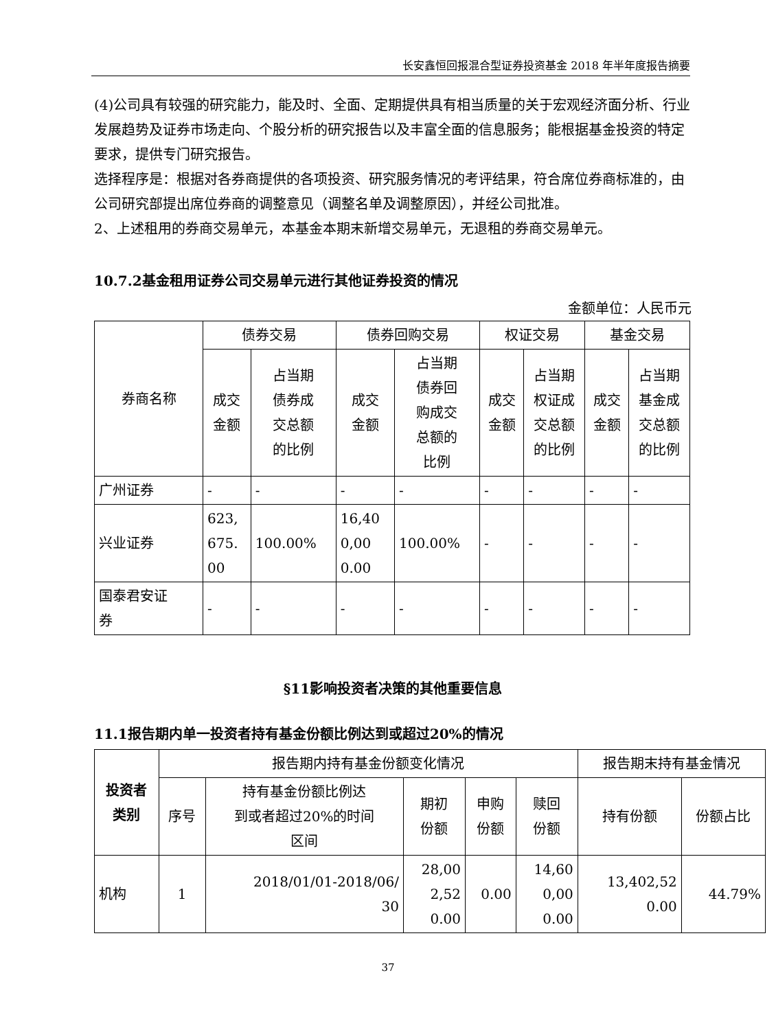长安鑫恒回报混合型证券投资基金 2018 年半年度报告摘要
(4)公司具有较强的研究能力，能及时、全面、定期提供具有相当质量的关于宏观经济面分析、行业发展趋势及证券市场走向、个股分析的研究报告以及丰富全面的信息服务；能根据基金投资的特定要求，提供专门研究报告。
选择程序是：根据对各券商提供的各项投资、研究服务情况的考评结果，符合席位券商标准的，由公司研究部提出席位券商的调整意见（调整名单及调整原因），并经公司批准。
2、上述租用的券商交易单元，本基金本期末新增交易单元，无退租的券商交易单元。
10.7.2基金租用证券公司交易单元进行其他证券投资的情况
金额单位：人民币元
| 券商名称 | 债券交易 | | 债券回购交易 | | 权证交易 | | 基金交易 | |
| --- | --- | --- | --- | --- | --- | --- | --- | --- |
| | 成交 金额 | 占当期 债券成 交总额 的比例 | 成交 金额 | 占当期 债券回 购成交 总额的 比例 | 成交 金额 | 占当期 权证成 交总额 的比例 | 成交 金额 | 占当期 基金成 交总额 的比例 |
| 广州证券 | - | - | - | - | - | - | - | - |
| 兴业证券 | 623, 675. 00 | 100.00% | 16,40 0,00 0.00 | 100.00% | - | - | - | - |
| 国泰君安证 券 | - | - | - | - | - | - | - | - |
§11影响投资者决策的其他重要信息
11.1报告期内单一投资者持有基金份额比例达到或超过20%的情况
| 投资者 类别 | 报告期内持有基金份额变化情况 | | | | | 报告期末持有基金情况 | |
| --- | --- | --- | --- | --- | --- | --- | --- |
| | 序号 | 持有基金份额比例达 到或者超过20%的时间 区间 | 期初 份额 | 申购 份额 | 赎回 份额 | 持有份额 | 份额占比 |
| 机构 | 1 | 2018/01/01-2018/06/ 30 | 28,00 2,52 0.00 | 0.00 | 14,60 0,00 0.00 | 13,402,52 0.00 | 44.79% |
37